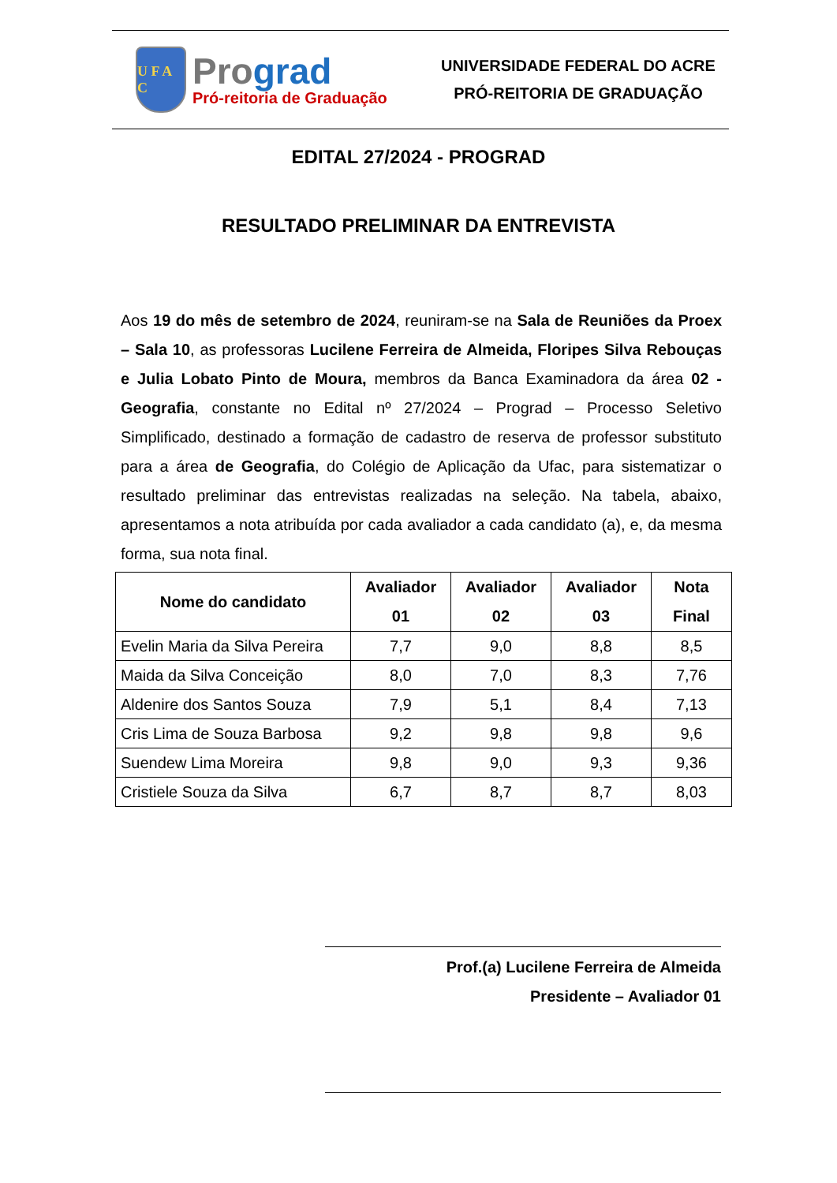U F A C
Prograd
Pró-reitoria de Graduação
UNIVERSIDADE FEDERAL DO ACRE
PRÓ-REITORIA DE GRADUAÇÃO
EDITAL 27/2024 - PROGRAD
RESULTADO PRELIMINAR DA ENTREVISTA
Aos 19 do mês de setembro de 2024, reuniram-se na Sala de Reuniões da Proex – Sala 10, as professoras Lucilene Ferreira de Almeida, Floripes Silva Rebouças e Julia Lobato Pinto de Moura, membros da Banca Examinadora da área 02 - Geografia, constante no Edital nº 27/2024 – Prograd – Processo Seletivo Simplificado, destinado a formação de cadastro de reserva de professor substituto para a área de Geografia, do Colégio de Aplicação da Ufac, para sistematizar o resultado preliminar das entrevistas realizadas na seleção. Na tabela, abaixo, apresentamos a nota atribuída por cada avaliador a cada candidato (a), e, da mesma forma, sua nota final.
| Nome do candidato | Avaliador 01 | Avaliador 02 | Avaliador 03 | Nota Final |
| --- | --- | --- | --- | --- |
| Evelin Maria da Silva Pereira | 7,7 | 9,0 | 8,8 | 8,5 |
| Maida da Silva Conceição | 8,0 | 7,0 | 8,3 | 7,76 |
| Aldenire dos Santos Souza | 7,9 | 5,1 | 8,4 | 7,13 |
| Cris Lima de Souza Barbosa | 9,2 | 9,8 | 9,8 | 9,6 |
| Suendew Lima Moreira | 9,8 | 9,0 | 9,3 | 9,36 |
| Cristiele Souza da Silva | 6,7 | 8,7 | 8,7 | 8,03 |
Prof.(a) Lucilene Ferreira de Almeida
Presidente – Avaliador 01